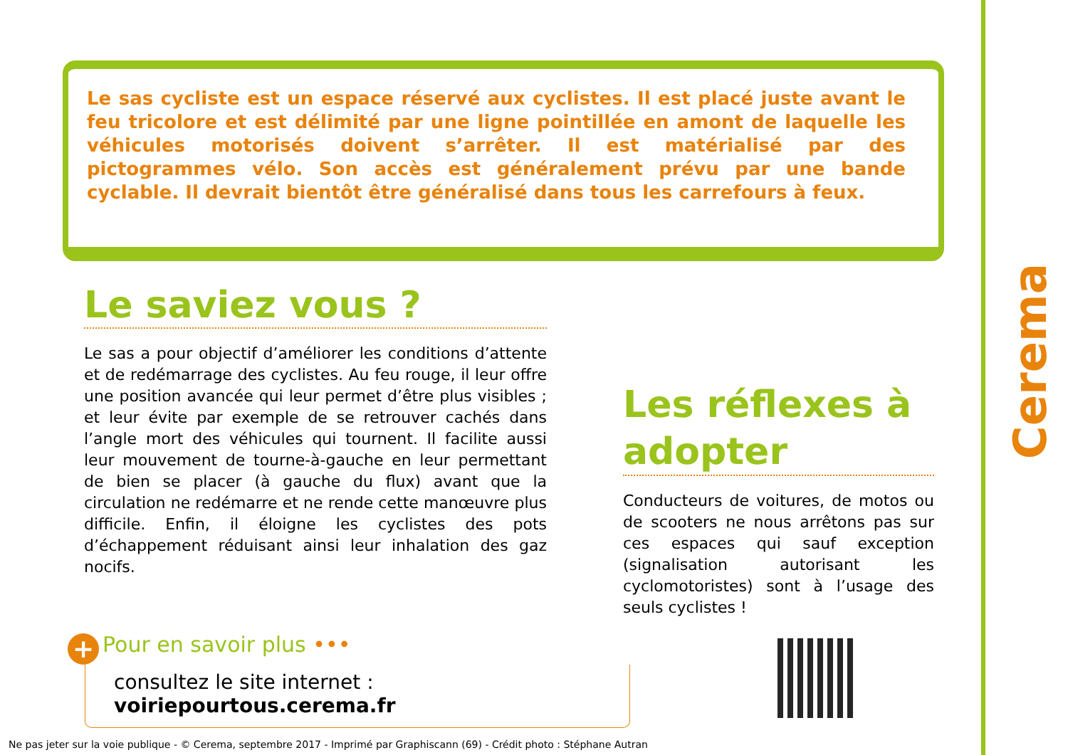Le sas cycliste est un espace réservé aux cyclistes. Il est placé juste avant le feu tricolore et est délimité par une ligne pointillée en amont de laquelle les véhicules motorisés doivent s’arrêter. Il est matérialisé par des pictogrammes vélo. Son accès est généralement prévu par une bande cyclable. Il devrait bientôt être généralisé dans tous les carrefours à feux.
Le saviez vous ?
Le sas a pour objectif d’améliorer les conditions d’attente et de redémarrage des cyclistes. Au feu rouge, il leur offre une position avancée qui leur permet d’être plus visibles ; et leur évite par exemple de se retrouver cachés dans l’angle mort des véhicules qui tournent. Il facilite aussi leur mouvement de tourne-à-gauche en leur permettant de bien se placer (à gauche du flux) avant que la circulation ne redémarre et ne rende cette manœuvre plus difficile. Enfin, il éloigne les cyclistes des pots d’échappement réduisant ainsi leur inhalation des gaz nocifs.
Les réflexes à adopter
Conducteurs de voitures, de motos ou de scooters ne nous arrêtons pas sur ces espaces qui sauf exception (signalisation autorisant les cyclomotoristes) sont à l’usage des seuls cyclistes !
+ Pour en savoir plus •••
consultez le site internet : voiriepourtous.cerema.fr
Cerema
Ne pas jeter sur la voie publique - © Cerema, septembre 2017 - Imprimé par Graphiscann (69) - Crédit photo : Stéphane Autran